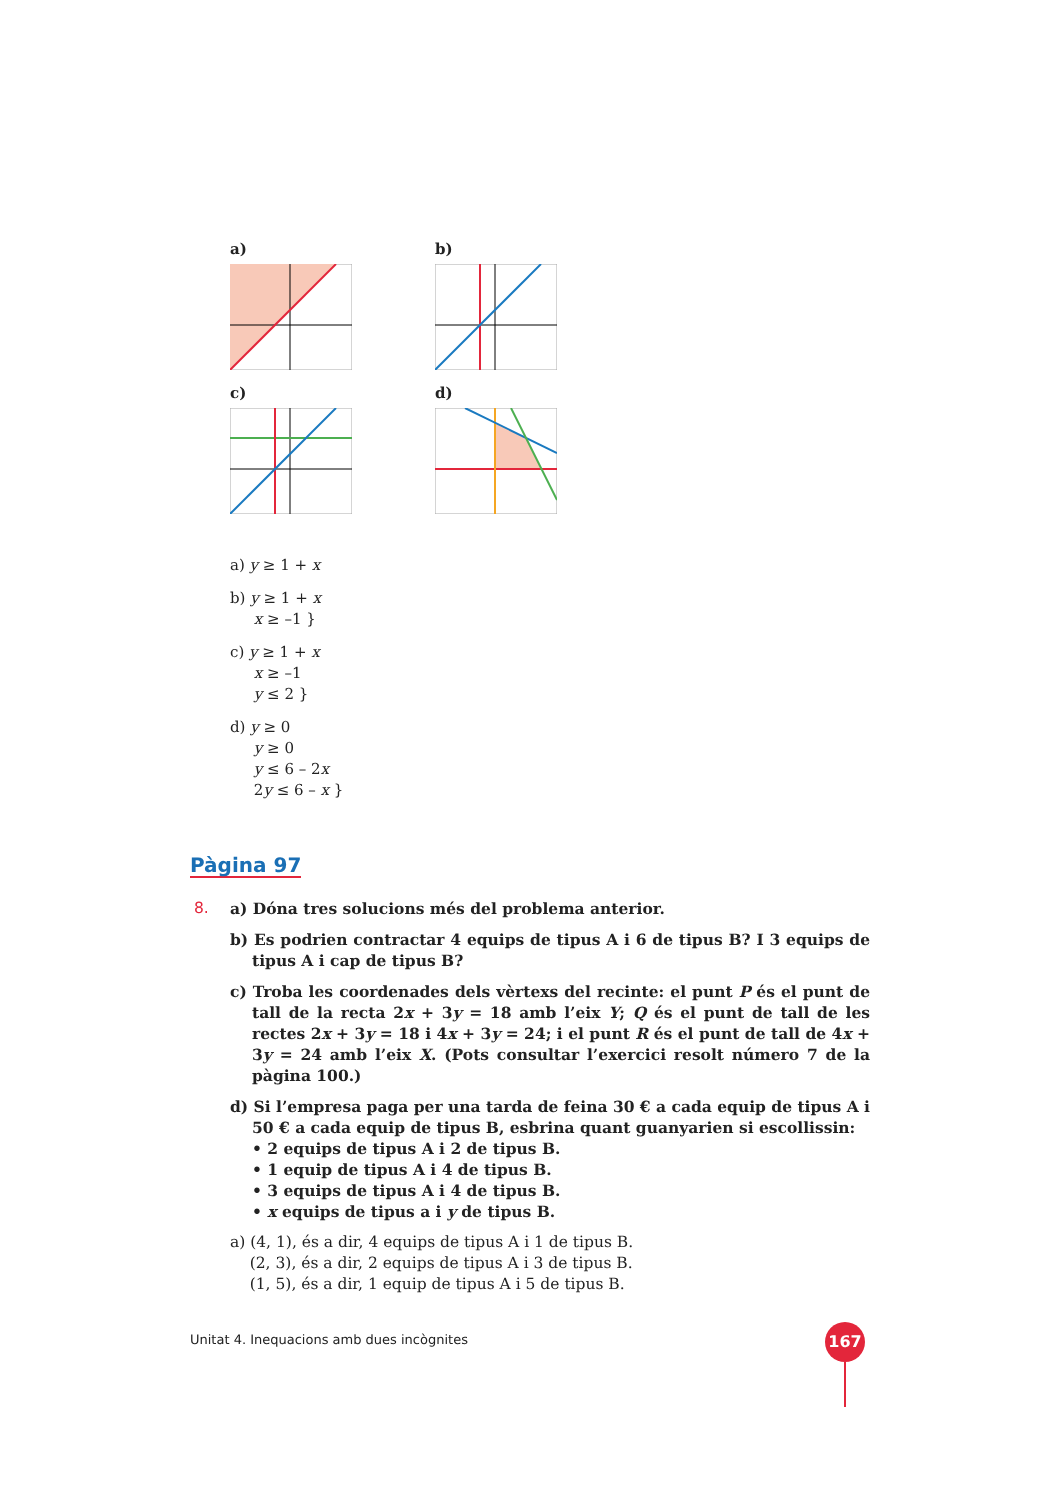a) b)
c) d)
a) y ≥ 1 + x
b) y ≥ 1 + x
x ≥ –1 }
c) y ≥ 1 + x
x ≥ –1
y ≤ 2 }
d) y ≥ 0
y ≥ 0
y ≤ 6 – 2x
2y ≤ 6 – x }
Pàgina 97
8.
a) Dóna tres solucions més del problema anterior.
b) Es podrien contractar 4 equips de tipus A i 6 de tipus B? I 3 equips de tipus A i cap de tipus B?
c) Troba les coordenades dels vèrtexs del recinte: el punt P és el punt de tall de la recta 2x + 3y = 18 amb l’eix Y; Q és el punt de tall de les rectes 2x + 3y = 18 i 4x + 3y = 24; i el punt R és el punt de tall de 4x + 3y = 24 amb l’eix X. (Pots consultar l’exercici resolt número 7 de la pàgina 100.)
d) Si l’empresa paga per una tarda de feina 30 € a cada equip de tipus A i 50 € a cada equip de tipus B, esbrina quant guanyarien si escollissin:
• 2 equips de tipus A i 2 de tipus B.
• 1 equip de tipus A i 4 de tipus B.
• 3 equips de tipus A i 4 de tipus B.
• x equips de tipus a i y de tipus B.
a) (4, 1), és a dir, 4 equips de tipus A i 1 de tipus B.
(2, 3), és a dir, 2 equips de tipus A i 3 de tipus B.
(1, 5), és a dir, 1 equip de tipus A i 5 de tipus B.
Unitat 4. Inequacions amb dues incògnites
167